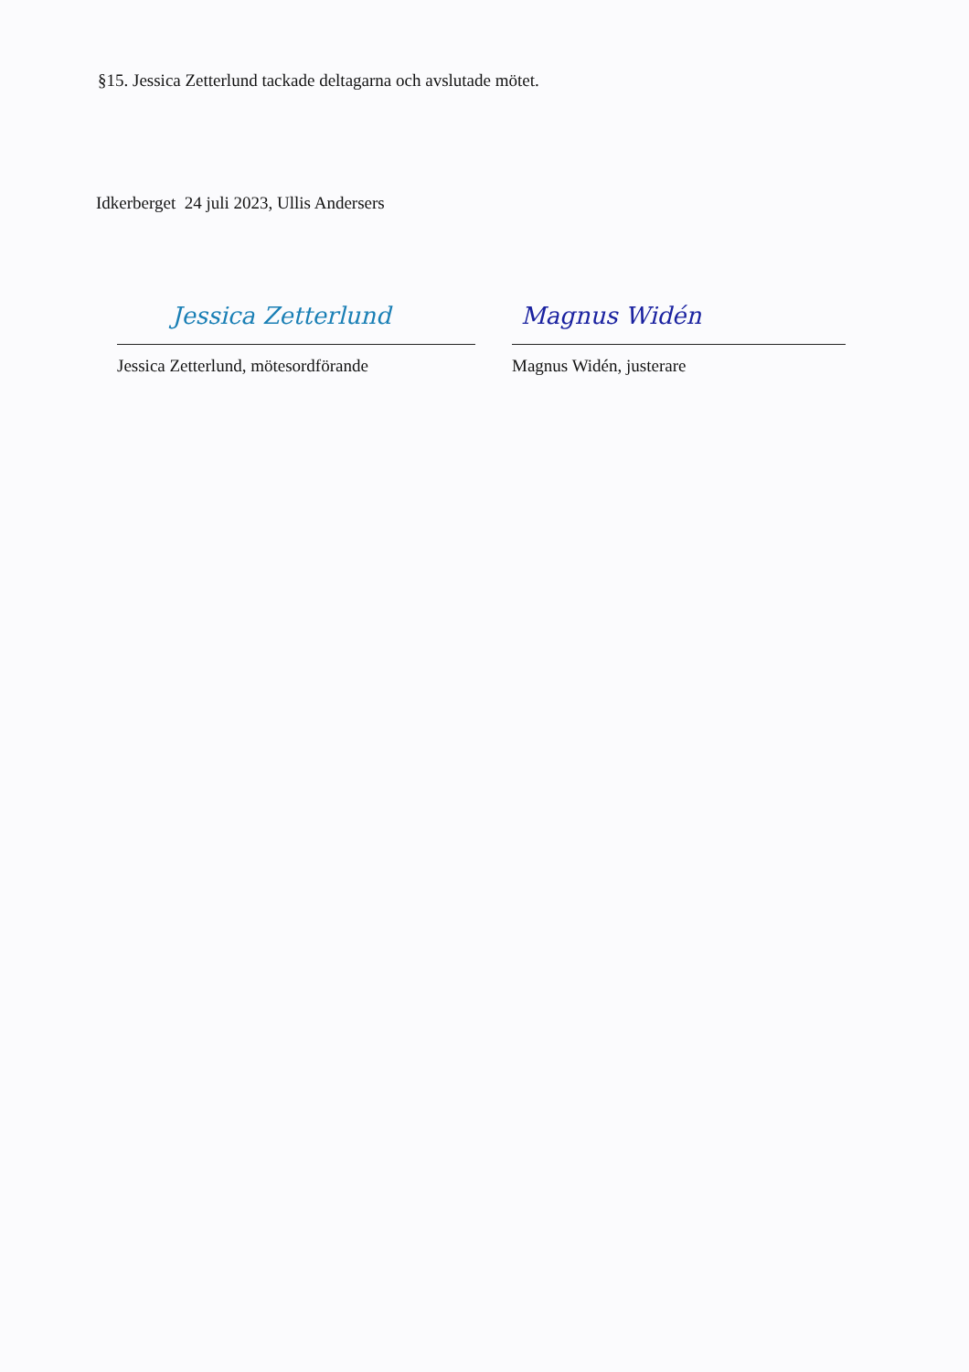§15. Jessica Zetterlund tackade deltagarna och avslutade mötet.
Idkerberget 24 juli 2023, Ullis Andersers
Jessica Zetterlund
Jessica Zetterlund, mötesordförande
Magnus Widén
Magnus Widén, justerare